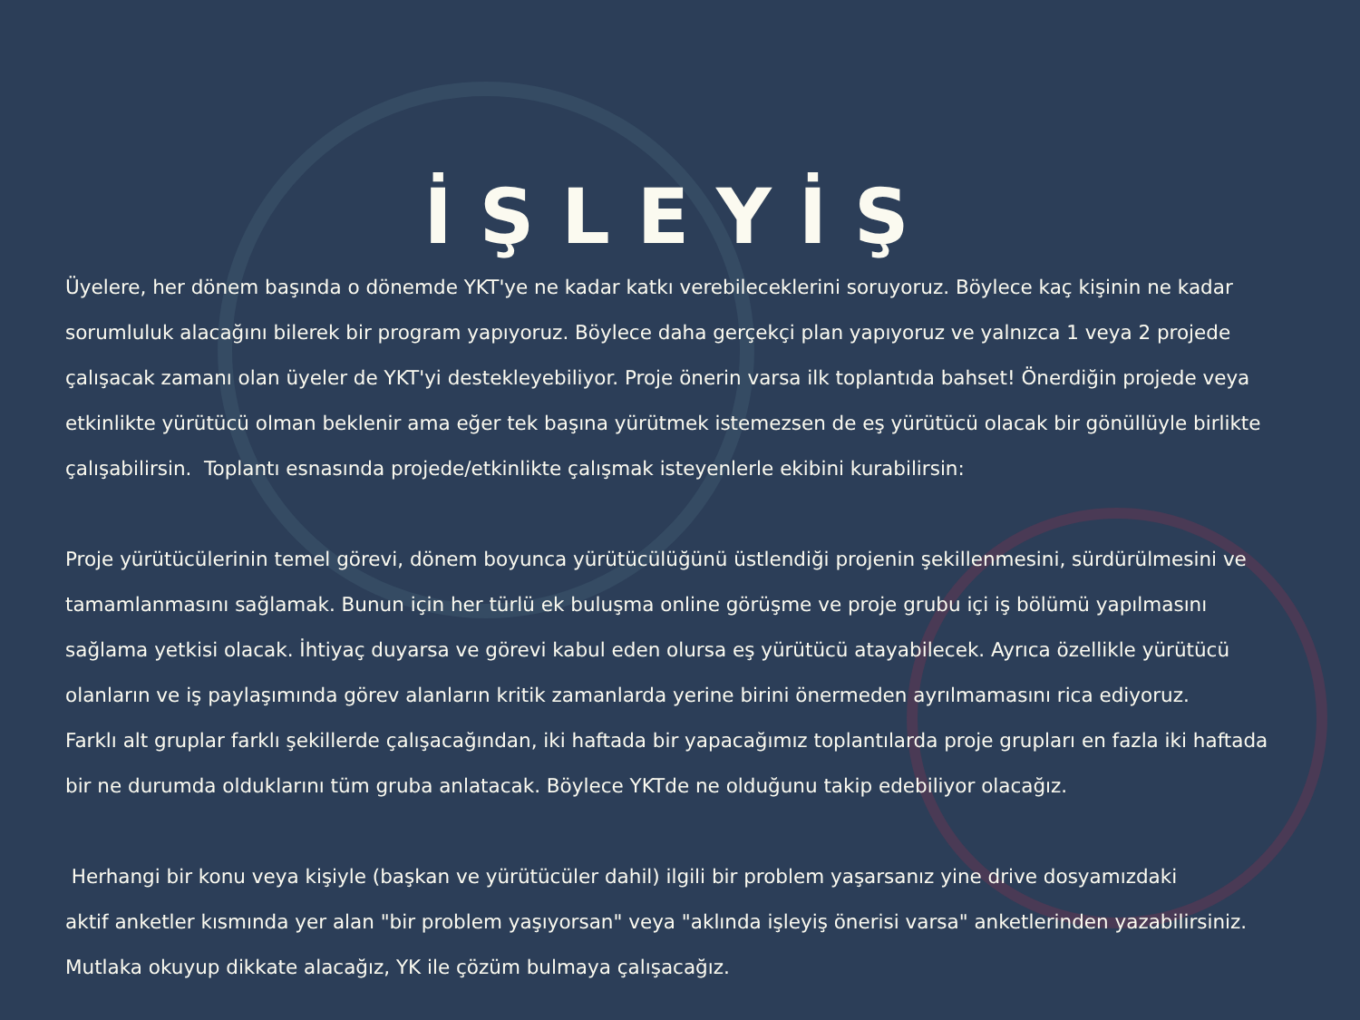İŞLEYİŞ
Üyelere, her dönem başında o dönemde YKT'ye ne kadar katkı verebileceklerini soruyoruz. Böylece kaç kişinin ne kadar sorumluluk alacağını bilerek bir program yapıyoruz. Böylece daha gerçekçi plan yapıyoruz ve yalnızca 1 veya 2 projede çalışacak zamanı olan üyeler de YKT'yi destekleyebiliyor. Proje önerin varsa ilk toplantıda bahset! Önerdiğin projede veya etkinlikte yürütücü olman beklenir ama eğer tek başına yürütmek istemezsen de eş yürütücü olacak bir gönüllüyle birlikte çalışabilirsin. Toplantı esnasında projede/etkinlikte çalışmak isteyenlerle ekibini kurabilirsin:
Proje yürütücülerinin temel görevi, dönem boyunca yürütücülüğünü üstlendiği projenin şekillenmesini, sürdürülmesini ve tamamlanmasını sağlamak. Bunun için her türlü ek buluşma online görüşme ve proje grubu içi iş bölümü yapılmasını sağlama yetkisi olacak. İhtiyaç duyarsa ve görevi kabul eden olursa eş yürütücü atayabilecek. Ayrıca özellikle yürütücü olanların ve iş paylaşımında görev alanların kritik zamanlarda yerine birini önermeden ayrılmamasını rica ediyoruz.
Farklı alt gruplar farklı şekillerde çalışacağından, iki haftada bir yapacağımız toplantılarda proje grupları en fazla iki haftada bir ne durumda olduklarını tüm gruba anlatacak. Böylece YKTde ne olduğunu takip edebiliyor olacağız.
Herhangi bir konu veya kişiyle (başkan ve yürütücüler dahil) ilgili bir problem yaşarsanız yine drive dosyamızdaki
aktif anketler kısmında yer alan "bir problem yaşıyorsan" veya "aklında işleyiş önerisi varsa" anketlerinden yazabilirsiniz. Mutlaka okuyup dikkate alacağız, YK ile çözüm bulmaya çalışacağız.